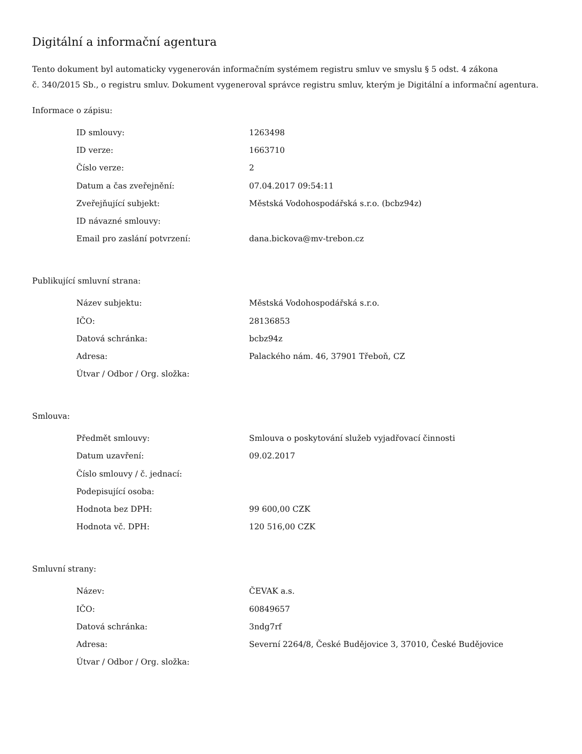Digitální a informační agentura
Tento dokument byl automaticky vygenerován informačním systémem registru smluv ve smyslu § 5 odst. 4 zákona
č. 340/2015 Sb., o registru smluv. Dokument vygeneroval správce registru smluv, kterým je Digitální a informační agentura.
Informace o zápisu:
| ID smlouvy: | 1263498 |
| ID verze: | 1663710 |
| Číslo verze: | 2 |
| Datum a čas zveřejnění: | 07.04.2017 09:54:11 |
| Zveřejňující subjekt: | Městská Vodohospodářská s.r.o. (bcbz94z) |
| ID návazné smlouvy: | |
| Email pro zaslání potvrzení: | dana.bickova@mv-trebon.cz |
Publikující smluvní strana:
| Název subjektu: | Městská Vodohospodářská s.r.o. |
| IČO: | 28136853 |
| Datová schránka: | bcbz94z |
| Adresa: | Palackého nám. 46, 37901 Třeboň, CZ |
| Útvar / Odbor / Org. složka: | |
Smlouva:
| Předmět smlouvy: | Smlouva o poskytování služeb vyjadřovací činnosti |
| Datum uzavření: | 09.02.2017 |
| Číslo smlouvy / č. jednací: | |
| Podepisující osoba: | |
| Hodnota bez DPH: | 99 600,00 CZK |
| Hodnota vč. DPH: | 120 516,00 CZK |
Smluvní strany:
| Název: | ČEVAK a.s. |
| IČO: | 60849657 |
| Datová schránka: | 3ndg7rf |
| Adresa: | Severní 2264/8, České Budějovice 3, 37010, České Budějovice |
| Útvar / Odbor / Org. složka: | |